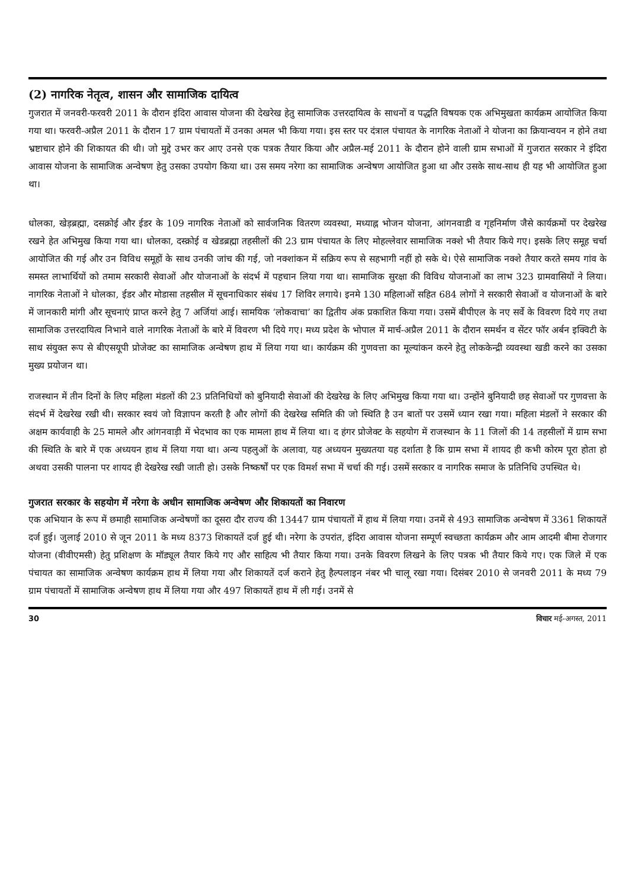(2) नागरिक नेतृत्व, शासन और सामाजिक दायित्व
गुजरात में जनवरी-फरवरी 2011 के दौरान इंदिरा आवास योजना की देखरेख हेतु सामाजिक उत्तरदायित्व के साधनों व पद्धति विषयक एक अभिमुखता कार्यक्रम आयोजित किया गया था। फरवरी-अप्रैल 2011 के दौरान 17 ग्राम पंचायतों में उनका अमल भी किया गया। इस स्तर पर दंत्राल पंचायत के नागरिक नेताओं ने योजना का क्रियान्वयन न होने तथा भ्रष्टाचार होने की शिकायत की थी। जो मुद्दे उभर कर आए उनसे एक पत्रक तैयार किया और अप्रैल-मई 2011 के दौरान होने वाली ग्राम सभाओं में गुजरात सरकार ने इंदिरा आवास योजना के सामाजिक अन्वेषण हेतु उसका उपयोग किया था। उस समय नरेगा का सामाजिक अन्वेषण आयोजित हुआ था और उसके साथ-साथ ही यह भी आयोजित हुआ था।
धोलका, खेड़ब्रह्मा, दसक्रोई और ईडर के 109 नागरिक नेताओं को सार्वजनिक वितरण व्यवस्था, मध्याह्न भोजन योजना, आंगनवाडी व गृहनिर्माण जैसे कार्यक्रमों पर देखरेख रखने हेत अभिमुख किया गया था। धोलका, दस्क्रोई व खेडब्रह्मा तहसीलों की 23 ग्राम पंचायत के लिए मोहल्लेवार सामाजिक नक्शे भी तैयार किये गए। इसके लिए समूह चर्चा आयोजित की गई और उन विविध समूहों के साथ उनकी जांच की गई, जो नक्शांकन में सक्रिय रूप से सहभागी नहीं हो सके थे। ऐसे सामाजिक नक्शे तैयार करते समय गांव के समस्त लाभार्थियों को तमाम सरकारी सेवाओं और योजनाओं के संदर्भ में पहचान लिया गया था। सामाजिक सुरक्षा की विविध योजनाओं का लाभ 323 ग्रामवासियों ने लिया। नागरिक नेताओं ने धोलका, ईडर और मोडासा तहसील में सूचनाधिकार संबंध 17 शिविर लगाये। इनमे 130 महिलाओं सहित 684 लोगों ने सरकारी सेवाओं व योजनाओं के बारे में जानकारी मांगी और सूचनाएं प्राप्त करने हेतु 7 अर्जियां आई। सामयिक ‘लोकवाचा’ का द्वितीय अंक प्रकाशित किया गया। उसमें बीपीएल के नए सर्वे के विवरण दिये गए तथा सामाजिक उत्तरदायित्व निभाने वाले नागरिक नेताओं के बारे में विवरण भी दिये गए। मध्य प्रदेश के भोपाल में मार्च-अप्रैल 2011 के दौरान समर्थन व सेंटर फॉर अर्बन इक्विटी के साथ संयुक्त रूप से बीएसयूपी प्रोजेक्ट का सामाजिक अन्वेषण हाथ में लिया गया था। कार्यक्रम की गुणवत्ता का मूल्यांकन करने हेतु लोककेन्द्री व्यवस्था खडी करने का उसका मुख्य प्रयोजन था।
राजस्थान में तीन दिनों के लिए महिला मंडलों की 23 प्रतिनिधियों को बुनियादी सेवाओं की देखरेख के लिए अभिमुख किया गया था। उन्होंने बुनियादी छह सेवाओं पर गुणवत्ता के संदर्भ में देखरेख रखी थी। सरकार स्वयं जो विज्ञापन करती है और लोगों की देखरेख समिति की जो स्थिति है उन बातों पर उसमें ध्यान रखा गया। महिला मंडलों ने सरकार की अक्षम कार्यवाही के 25 मामले और आंगनवाड़ी में भेदभाव का एक मामला हाथ में लिया था। द हंगर प्रोजेक्ट के सहयोग में राजस्थान के 11 जिलों की 14 तहसीलों में ग्राम सभा की स्थिति के बारे में एक अध्ययन हाथ में लिया गया था। अन्य पहलुओं के अलावा, यह अध्ययन मुख्यतया यह दर्शाता है कि ग्राम सभा में शायद ही कभी कोरम पूरा होता हो अथवा उसकी पालना पर शायद ही देखरेख रखी जाती हो। उसके निष्कर्षों पर एक विमर्श सभा में चर्चा की गई। उसमें सरकार व नागरिक समाज के प्रतिनिधि उपस्थित थे।
गुजरात सरकार के सहयोग में नरेगा के अधीन सामाजिक अन्वेषण और शिकायतों का निवारण
एक अभियान के रूप में छमाही सामाजिक अन्वेषणों का दूसरा दौर राज्य की 13447 ग्राम पंचायतों में हाथ में लिया गया। उनमें से 493 सामाजिक अन्वेषण में 3361 शिकायतें दर्ज हुई। जुलाई 2010 से जून 2011 के मध्य 8373 शिकायतें दर्ज हुई थी। नरेगा के उपरांत, इंदिरा आवास योजना सम्पूर्ण स्वच्छता कार्यक्रम और आम आदमी बीमा रोजगार योजना (वीवीएमसी) हेतु प्रशिक्षण के मॉड्यूल तैयार किये गए और साहित्य भी तैयार किया गया। उनके विवरण लिखने के लिए पत्रक भी तैयार किये गए। एक जिले में एक पंचायत का सामाजिक अन्वेषण कार्यक्रम हाथ में लिया गया और शिकायतें दर्ज कराने हेतु हैल्पलाइन नंबर भी चालू रखा गया। दिसंबर 2010 से जनवरी 2011 के मध्य 79 ग्राम पंचायतों में सामाजिक अन्वेषण हाथ में लिया गया और 497 शिकायतें हाथ में ली गई। उनमें से
30 विचार मई-अगस्त, 2011